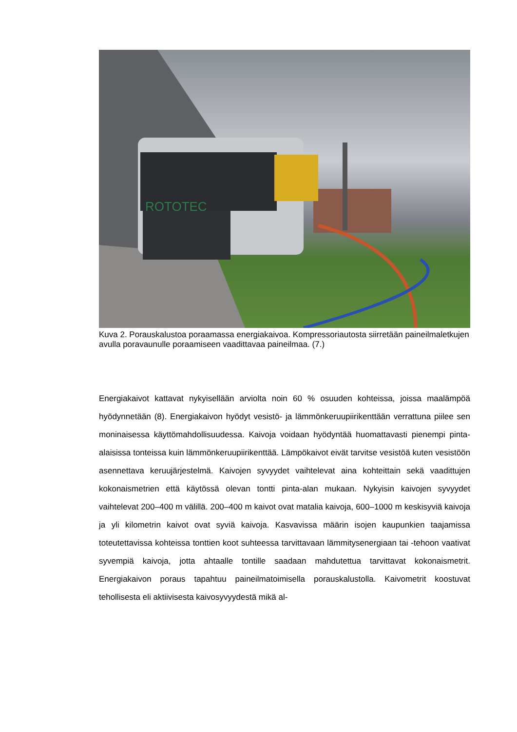ROTOTEC
Kuva 2. Porauskalustoa poraamassa energiakaivoa. Kompressoriautosta siirretään paineilmaletkujen avulla poravaunulle poraamiseen vaadittavaa paineilmaa. (7.)
Energiakaivot kattavat nykyisellään arviolta noin 60 % osuuden kohteissa, joissa maalämpöä hyödynnetään (8). Energiakaivon hyödyt vesistö- ja lämmönkeruupiirikenttään verrattuna piilee sen moninaisessa käyttömahdollisuudessa. Kaivoja voidaan hyödyntää huomattavasti pienempi pinta-alaisissa tonteissa kuin lämmönkeruupiirikenttää. Lämpökaivot eivät tarvitse vesistöä kuten vesistöön asennettava keruujärjestelmä. Kaivojen syvyydet vaihtelevat aina kohteittain sekä vaadittujen kokonaismetrien että käytössä olevan tontti pinta-alan mukaan. Nykyisin kaivojen syvyydet vaihtelevat 200–400 m välillä. 200–400 m kaivot ovat matalia kaivoja, 600–1000 m keskisyviä kaivoja ja yli kilometrin kaivot ovat syviä kaivoja. Kasvavissa määrin isojen kaupunkien taajamissa toteutettavissa kohteissa tonttien koot suhteessa tarvittavaan lämmitysenergiaan tai -tehoon vaativat syvempiä kaivoja, jotta ahtaalle tontille saadaan mahdutettua tarvittavat kokonaismetrit. Energiakaivon poraus tapahtuu paineilmatoimisella porauskalustolla. Kaivometrit koostuvat tehollisesta eli aktiivisesta kaivosyvyydestä mikä al-